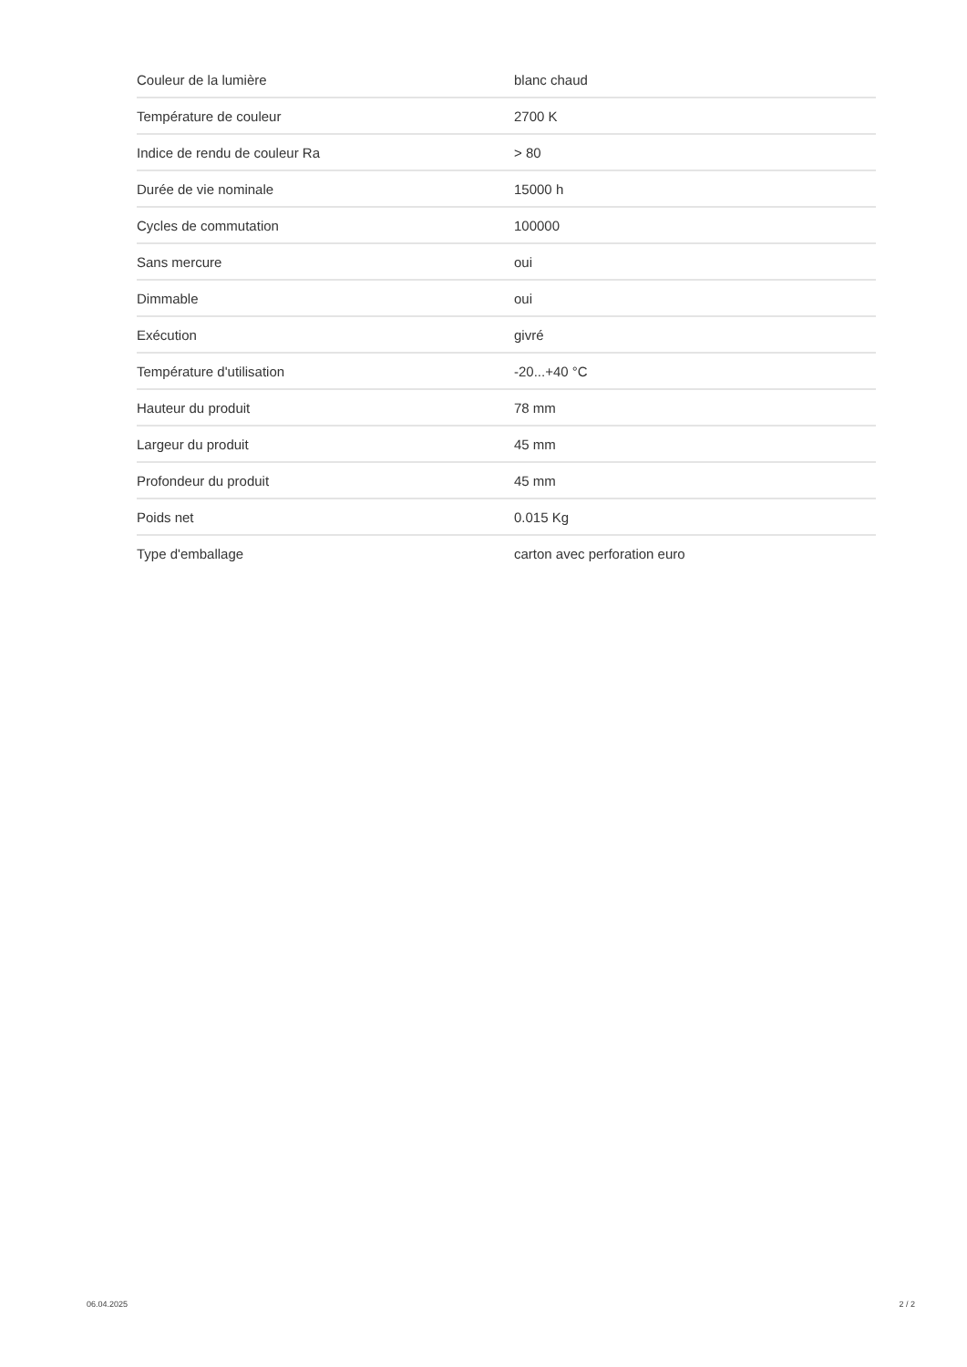| Couleur de la lumière | blanc chaud |
| Température de couleur | 2700 K |
| Indice de rendu de couleur Ra | > 80 |
| Durée de vie nominale | 15000 h |
| Cycles de commutation | 100000 |
| Sans mercure | oui |
| Dimmable | oui |
| Exécution | givré |
| Température d'utilisation | -20...+40 °C |
| Hauteur du produit | 78 mm |
| Largeur du produit | 45 mm |
| Profondeur du produit | 45 mm |
| Poids net | 0.015 Kg |
| Type d'emballage | carton avec perforation euro |
06.04.2025 2 / 2